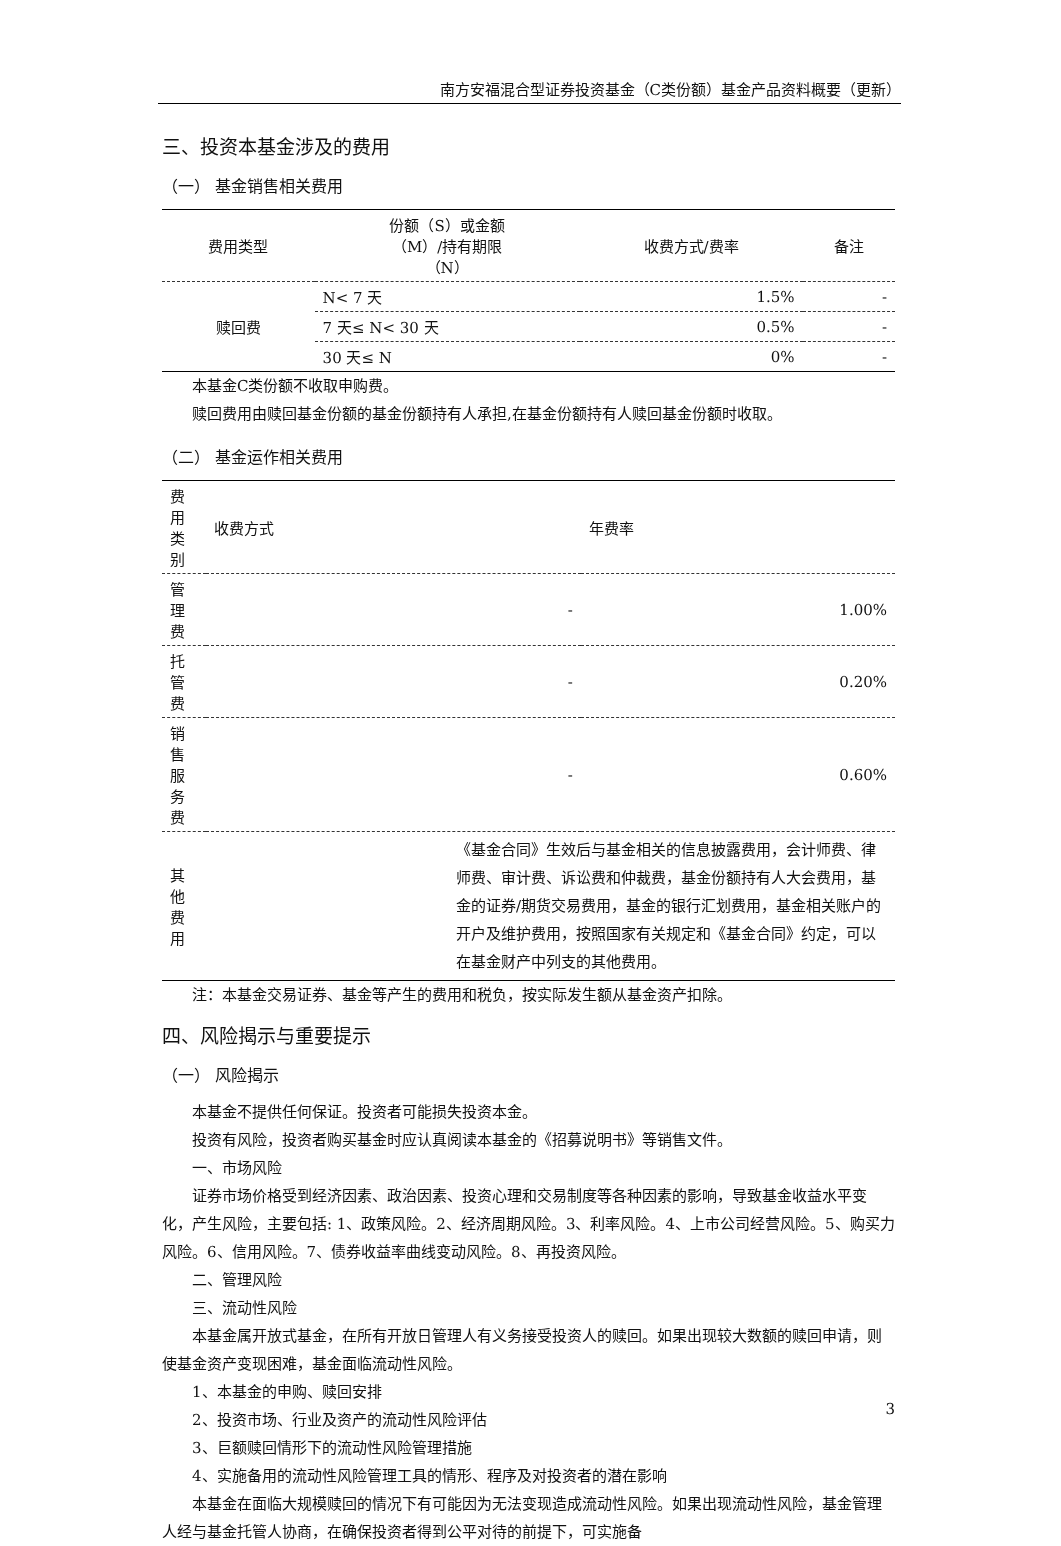南方安福混合型证券投资基金（C类份额）基金产品资料概要（更新）
三、投资本基金涉及的费用
（一） 基金销售相关费用
| 费用类型 | 份额（S）或金额 （M）/持有期限 （N） | 收费方式/费率 | 备注 |
| --- | --- | --- | --- |
| 赎回费 | N< 7 天 | 1.5% | - |
| | 7 天≤ N< 30 天 | 0.5% | - |
| | 30 天≤ N | 0% | - |
本基金C类份额不收取申购费。
赎回费用由赎回基金份额的基金份额持有人承担,在基金份额持有人赎回基金份额时收取。
（二） 基金运作相关费用
| 费用类别 | 收费方式 | 年费率 |
| 管理费 | - | 1.00% |
| 托管费 | - | 0.20% |
| 销售服务费 | - | 0.60% |
| 其他费用 | 《基金合同》生效后与基金相关的信息披露费用，会计师费、律师费、审计费、诉讼费和仲裁费，基金份额持有人大会费用，基金的证券/期货交易费用，基金的银行汇划费用，基金相关账户的开户及维护费用，按照国家有关规定和《基金合同》约定，可以在基金财产中列支的其他费用。 | |
注：本基金交易证券、基金等产生的费用和税负，按实际发生额从基金资产扣除。
四、风险揭示与重要提示
（一） 风险揭示
本基金不提供任何保证。投资者可能损失投资本金。
投资有风险，投资者购买基金时应认真阅读本基金的《招募说明书》等销售文件。
一、市场风险
证券市场价格受到经济因素、政治因素、投资心理和交易制度等各种因素的影响，导致基金收益水平变化，产生风险，主要包括: 1、政策风险。2、经济周期风险。3、利率风险。4、上市公司经营风险。5、购买力风险。6、信用风险。7、债券收益率曲线变动风险。8、再投资风险。
二、管理风险
三、流动性风险
本基金属开放式基金，在所有开放日管理人有义务接受投资人的赎回。如果出现较大数额的赎回申请，则使基金资产变现困难，基金面临流动性风险。
1、本基金的申购、赎回安排
2、投资市场、行业及资产的流动性风险评估
3、巨额赎回情形下的流动性风险管理措施
4、实施备用的流动性风险管理工具的情形、程序及对投资者的潜在影响
本基金在面临大规模赎回的情况下有可能因为无法变现造成流动性风险。如果出现流动性风险，基金管理人经与基金托管人协商，在确保投资者得到公平对待的前提下，可实施备
3